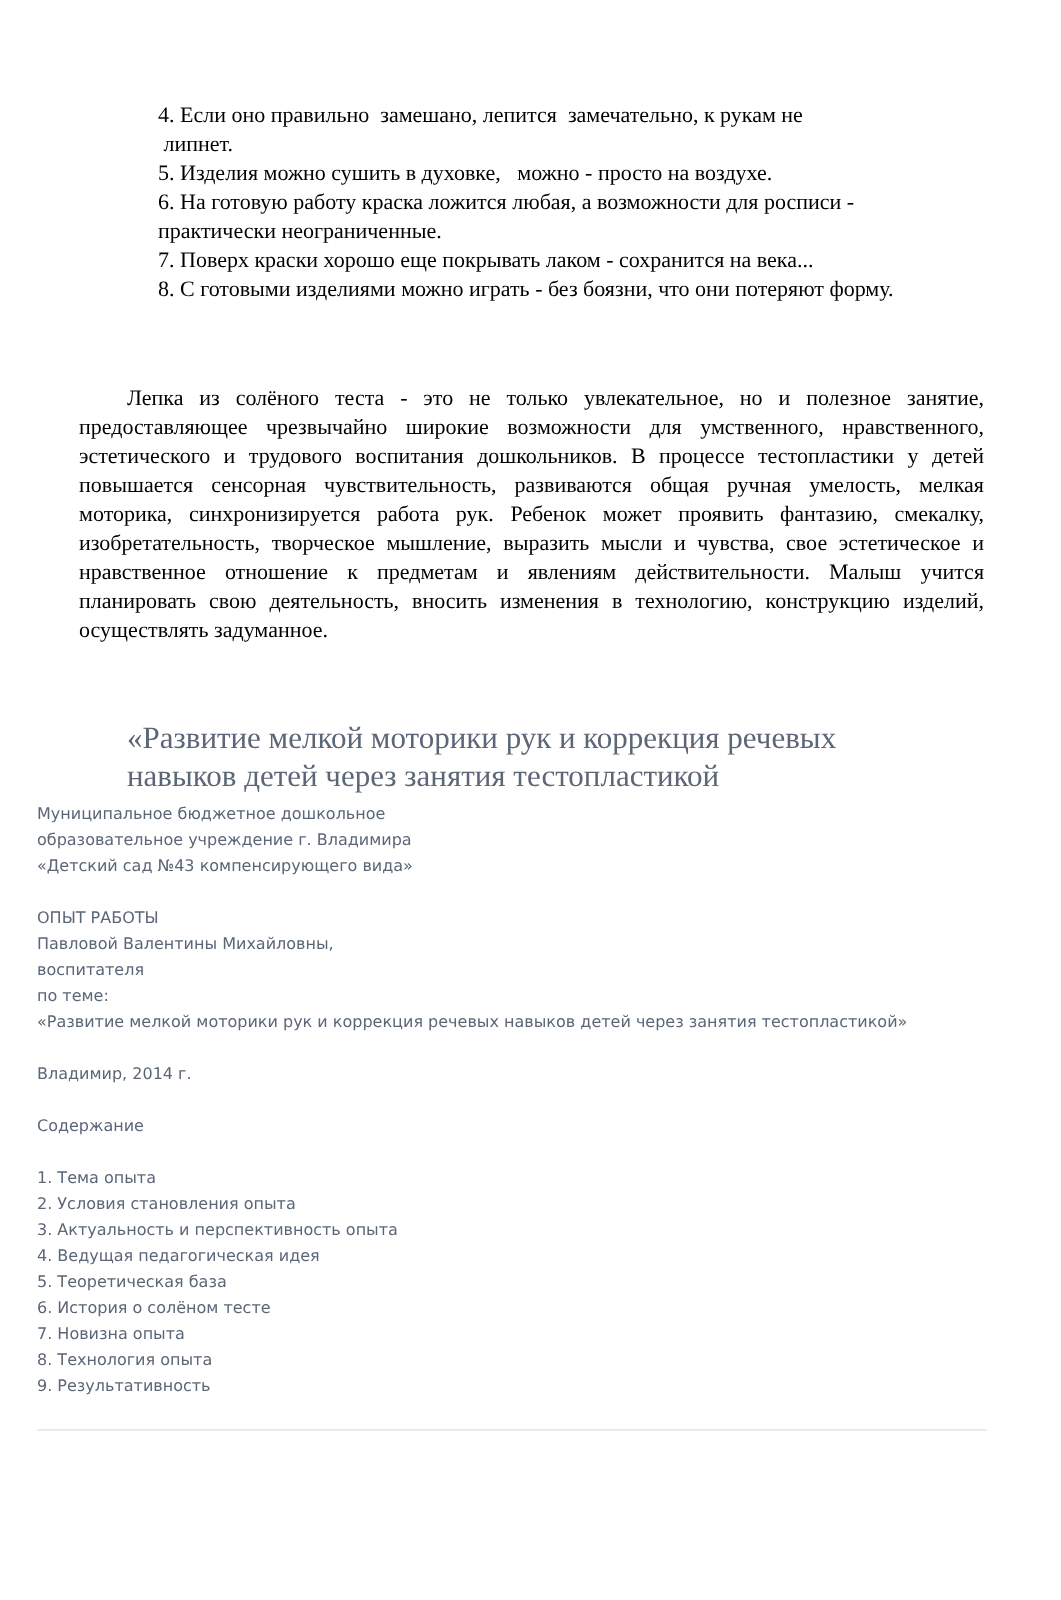4. Если оно правильно замешано, лепится замечательно, к рукам не
липнет.
5. Изделия можно сушить в духовке, можно - просто на воздухе.
6. На готовую работу краска ложится любая, а возможности для росписи - практически неограниченные.
7. Поверх краски хорошо еще покрывать лаком - сохранится на века...
8. С готовыми изделиями можно играть - без боязни, что они потеряют форму.
Лепка из солёного теста - это не только увлекательное, но и полезное занятие, предоставляющее чрезвычайно широкие возможности для умственного, нравственного, эстетического и трудового воспитания дошкольников. В процессе тестопластики у детей повышается сенсорная чувствительность, развиваются общая ручная умелость, мелкая моторика, синхронизируется работа рук. Ребенок может проявить фантазию, смекалку, изобретательность, творческое мышление, выразить мысли и чувства, свое эстетическое и нравственное отношение к предметам и явлениям действительности. Малыш учится планировать свою деятельность, вносить изменения в технологию, конструкцию изделий, осуществлять задуманное.
«Развитие мелкой моторики рук и коррекция речевых
навыков детей через занятия тестопластикой
Муниципальное бюджетное дошкольное
образовательное учреждение г. Владимира
«Детский сад №43 компенсирующего вида»
ОПЫТ РАБОТЫ
Павловой Валентины Михайловны,
воспитателя
по теме:
«Развитие мелкой моторики рук и коррекция речевых навыков детей через занятия тестопластикой»
Владимир, 2014 г.
Содержание
1. Тема опыта
2. Условия становления опыта
3. Актуальность и перспективность опыта
4. Ведущая педагогическая идея
5. Теоретическая база
6. История о солёном тесте
7. Новизна опыта
8. Технология опыта
9. Результативность